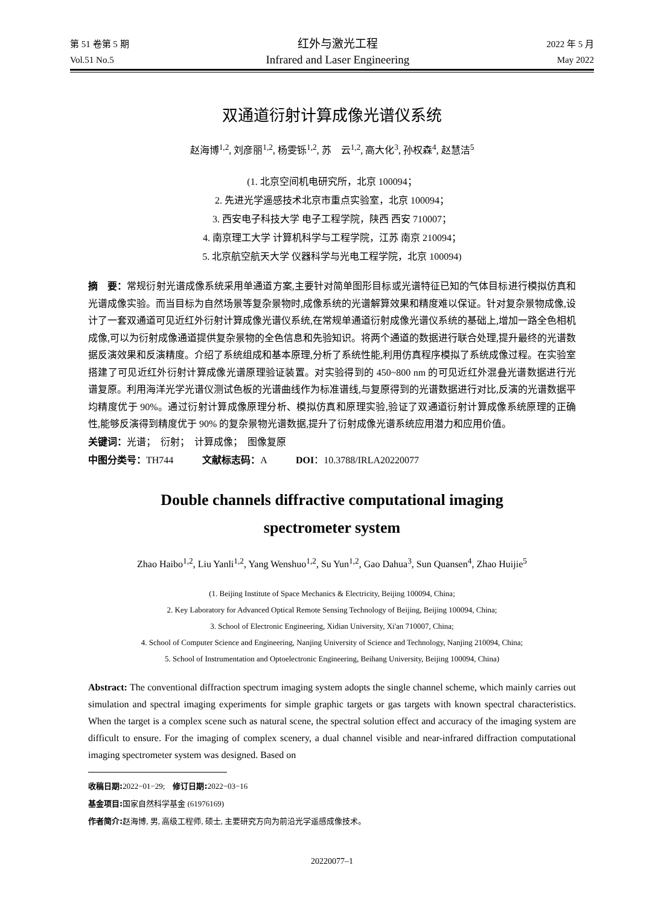第 51 卷第 5 期
Vol.51 No.5
红外与激光工程
Infrared and Laser Engineering
2022 年 5 月
May 2022
双通道衍射计算成像光谱仪系统
赵海博<sup>1,2</sup>, 刘彦丽<sup>1,2</sup>, 杨雯铄<sup>1,2</sup>, 苏　云<sup>1,2</sup>, 高大化<sup>3</sup>, 孙权森<sup>4</sup>, 赵慧洁<sup>5</sup>
(1. 北京空间机电研究所，北京 100094；
2. 先进光学遥感技术北京市重点实验室，北京 100094；
3. 西安电子科技大学 电子工程学院，陕西 西安 710007；
4. 南京理工大学 计算机科学与工程学院，江苏 南京 210094；
5. 北京航空航天大学 仪器科学与光电工程学院，北京 100094)
摘　要：常规衍射光谱成像系统采用单通道方案,主要针对简单图形目标或光谱特征已知的气体目标进行模拟仿真和光谱成像实验。而当目标为自然场景等复杂景物时,成像系统的光谱解算效果和精度难以保证。针对复杂景物成像,设计了一套双通道可见近红外衍射计算成像光谱仪系统,在常规单通道衍射成像光谱仪系统的基础上,增加一路全色相机成像,可以为衍射成像通道提供复杂景物的全色信息和先验知识。将两个通道的数据进行联合处理,提升最终的光谱数据反演效果和反演精度。介绍了系统组成和基本原理,分析了系统性能,利用仿真程序模拟了系统成像过程。在实验室搭建了可见近红外衍射计算成像光谱原理验证装置。对实验得到的 450~800 nm 的可见近红外混叠光谱数据进行光谱复原。利用海洋光学光谱仪测试色板的光谱曲线作为标准谱线,与复原得到的光谱数据进行对比,反演的光谱数据平均精度优于 90%。通过衍射计算成像原理分析、模拟仿真和原理实验,验证了双通道衍射计算成像系统原理的正确性,能够反演得到精度优于 90% 的复杂景物光谱数据,提升了衍射成像光谱系统应用潜力和应用价值。
关键词：光谱；　衍射；　计算成像；　图像复原
中图分类号：TH744　　　文献标志码：A　　　DOI：10.3788/IRLA20220077
Double channels diffractive computational imaging
spectrometer system
Zhao Haibo<sup>1,2</sup>, Liu Yanli<sup>1,2</sup>, Yang Wenshuo<sup>1,2</sup>, Su Yun<sup>1,2</sup>, Gao Dahua<sup>3</sup>, Sun Quansen<sup>4</sup>, Zhao Huijie<sup>5</sup>
(1. Beijing Institute of Space Mechanics & Electricity, Beijing 100094, China;
2. Key Laboratory for Advanced Optical Remote Sensing Technology of Beijing, Beijing 100094, China;
3. School of Electronic Engineering, Xidian University, Xi'an 710007, China;
4. School of Computer Science and Engineering, Nanjing University of Science and Technology, Nanjing 210094, China;
5. School of Instrumentation and Optoelectronic Engineering, Beihang University, Beijing 100094, China)
Abstract: The conventional diffraction spectrum imaging system adopts the single channel scheme, which mainly carries out simulation and spectral imaging experiments for simple graphic targets or gas targets with known spectral characteristics. When the target is a complex scene such as natural scene, the spectral solution effect and accuracy of the imaging system are difficult to ensure. For the imaging of complex scenery, a dual channel visible and near-infrared diffraction computational imaging spectrometer system was designed. Based on
收稿日期: 2022−01−29;　修订日期: 2022−03−16
基金项目: 国家自然科学基金 (61976169)
作者简介: 赵海博, 男, 高级工程师, 硕士, 主要研究方向为前沿光学遥感成像技术。
20220077–1